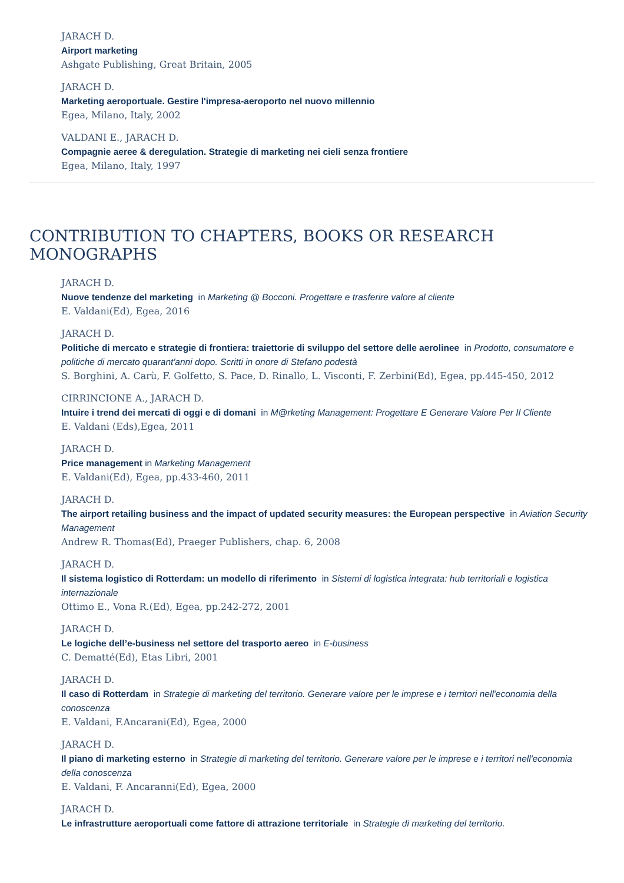JARACH D.
Airport marketing
Ashgate Publishing, Great Britain, 2005
JARACH D.
Marketing aeroportuale. Gestire l'impresa-aeroporto nel nuovo millennio
Egea, Milano, Italy, 2002
VALDANI E., JARACH D.
Compagnie aeree & deregulation. Strategie di marketing nei cieli senza frontiere
Egea, Milano, Italy, 1997
CONTRIBUTION TO CHAPTERS, BOOKS OR RESEARCH MONOGRAPHS
JARACH D.
Nuove tendenze del marketing in Marketing @ Bocconi. Progettare e trasferire valore al cliente
E. Valdani(Ed), Egea, 2016
JARACH D.
Politiche di mercato e strategie di frontiera: traiettorie di sviluppo del settore delle aerolinee in Prodotto, consumatore e politiche di mercato quarant'anni dopo. Scritti in onore di Stefano podestà
S. Borghini, A. Carù, F. Golfetto, S. Pace, D. Rinallo, L. Visconti, F. Zerbini(Ed), Egea, pp.445-450, 2012
CIRRINCIONE A., JARACH D.
Intuire i trend dei mercati di oggi e di domani in M@rketing Management: Progettare E Generare Valore Per Il Cliente
E. Valdani (Eds),Egea, 2011
JARACH D.
Price management in Marketing Management
E. Valdani(Ed), Egea, pp.433-460, 2011
JARACH D.
The airport retailing business and the impact of updated security measures: the European perspective in Aviation Security Management
Andrew R. Thomas(Ed), Praeger Publishers, chap. 6, 2008
JARACH D.
Il sistema logistico di Rotterdam: un modello di riferimento in Sistemi di logistica integrata: hub territoriali e logistica internazionale
Ottimo E., Vona R.(Ed), Egea, pp.242-272, 2001
JARACH D.
Le logiche dell’e-business nel settore del trasporto aereo in E-business
C. Dematté(Ed), Etas Libri, 2001
JARACH D.
Il caso di Rotterdam in Strategie di marketing del territorio. Generare valore per le imprese e i territori nell'economia della conoscenza
E. Valdani, F.Ancarani(Ed), Egea, 2000
JARACH D.
Il piano di marketing esterno in Strategie di marketing del territorio. Generare valore per le imprese e i territori nell'economia della conoscenza
E. Valdani, F. Ancaranni(Ed), Egea, 2000
JARACH D.
Le infrastrutture aeroportuali come fattore di attrazione territoriale in Strategie di marketing del territorio.